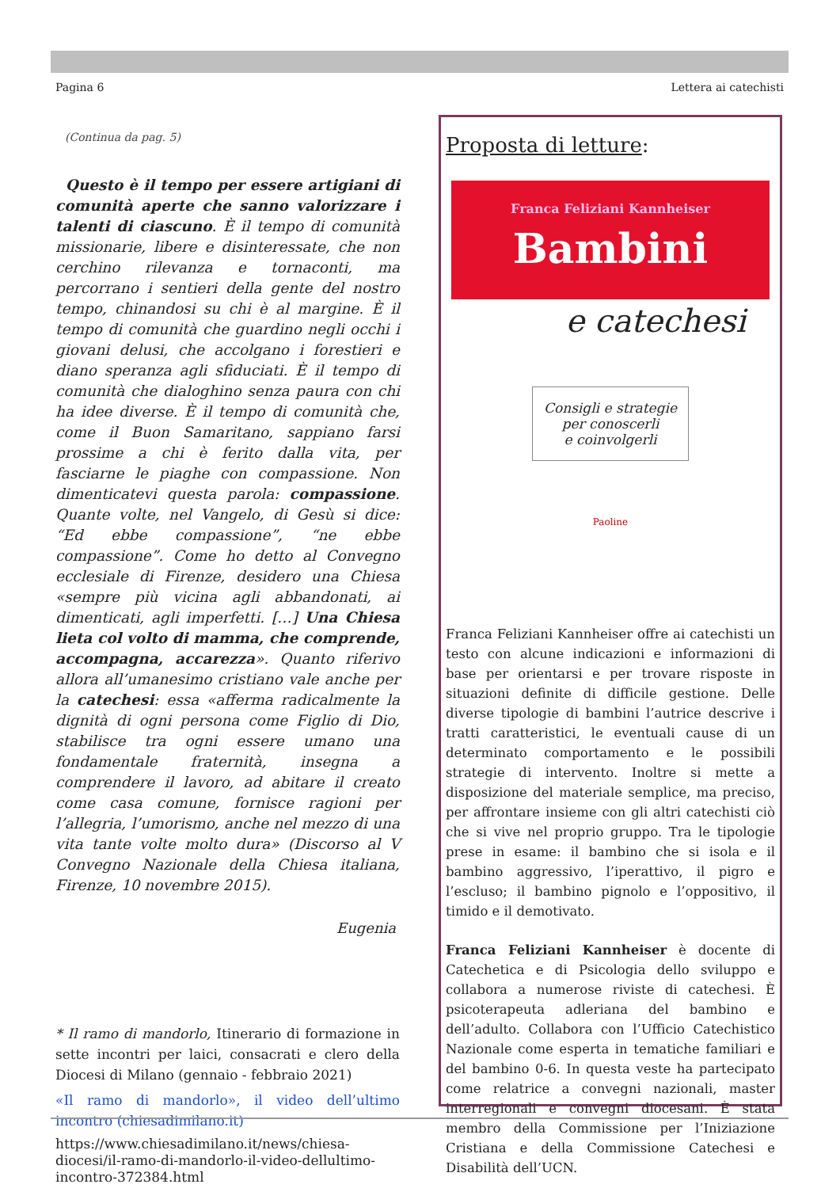Pagina 6 Lettera ai catechisti
(Continua da pag. 5)
Questo è il tempo per essere artigiani di comunità aperte che sanno valorizzare i talenti di ciascuno. È il tempo di comunità missionarie, libere e disinteressate, che non cerchino rilevanza e tornaconti, ma percorrano i sentieri della gente del nostro tempo, chinandosi su chi è al margine. È il tempo di comunità che guardino negli occhi i giovani delusi, che accolgano i forestieri e diano speranza agli sfiduciati. È il tempo di comunità che dialoghino senza paura con chi ha idee diverse. È il tempo di comunità che, come il Buon Samaritano, sappiano farsi prossime a chi è ferito dalla vita, per fasciarne le piaghe con compassione. Non dimenticatevi questa parola: compassione. Quante volte, nel Vangelo, di Gesù si dice: “Ed ebbe compassione”, “ne ebbe compassione”. Come ho detto al Convegno ecclesiale di Firenze, desidero una Chiesa «sempre più vicina agli abbandonati, ai dimenticati, agli imperfetti. […] Una Chiesa lieta col volto di mamma, che comprende, accompagna, accarezza». Quanto riferivo allora all’umanesimo cristiano vale anche per la catechesi: essa «afferma radicalmente la dignità di ogni persona come Figlio di Dio, stabilisce tra ogni essere umano una fondamentale fraternità, insegna a comprendere il lavoro, ad abitare il creato come casa comune, fornisce ragioni per l’allegria, l’umorismo, anche nel mezzo di una vita tante volte molto dura» (Discorso al V Convegno Nazionale della Chiesa italiana, Firenze, 10 novembre 2015).
Eugenia
* Il ramo di mandorlo, Itinerario di formazione in sette incontri per laici, consacrati e clero della Diocesi di Milano (gennaio - febbraio 2021)
«Il ramo di mandorlo», il video dell’ultimo incontro (chiesadimilano.it)
https://www.chiesadimilano.it/news/chiesa-diocesi/il-ramo-di-mandorlo-il-video-dellultimo-incontro-372384.html
Proposta di letture:
Franca Feliziani Kannheiser
Bambini
e catechesi
Consigli e strategie
per conoscerli
e coinvolgerli
Paoline
Franca Feliziani Kannheiser offre ai catechisti un testo con alcune indicazioni e informazioni di base per orientarsi e per trovare risposte in situazioni definite di difficile gestione. Delle diverse tipologie di bambini l’autrice descrive i tratti caratteristici, le eventuali cause di un determinato comportamento e le possibili strategie di intervento. Inoltre si mette a disposizione del materiale semplice, ma preciso, per affrontare insieme con gli altri catechisti ciò che si vive nel proprio gruppo. Tra le tipologie prese in esame: il bambino che si isola e il bambino aggressivo, l’iperattivo, il pigro e l’escluso; il bambino pignolo e l’oppositivo, il timido e il demotivato.
Franca Feliziani Kannheiser è docente di Catechetica e di Psicologia dello sviluppo e collabora a numerose riviste di catechesi. È psicoterapeuta adleriana del bambino e dell’adulto. Collabora con l’Ufficio Catechistico Nazionale come esperta in tematiche familiari e del bambino 0-6. In questa veste ha partecipato come relatrice a convegni nazionali, master interregionali e convegni diocesani. È stata membro della Commissione per l’Iniziazione Cristiana e della Commissione Catechesi e Disabilità dell’UCN.